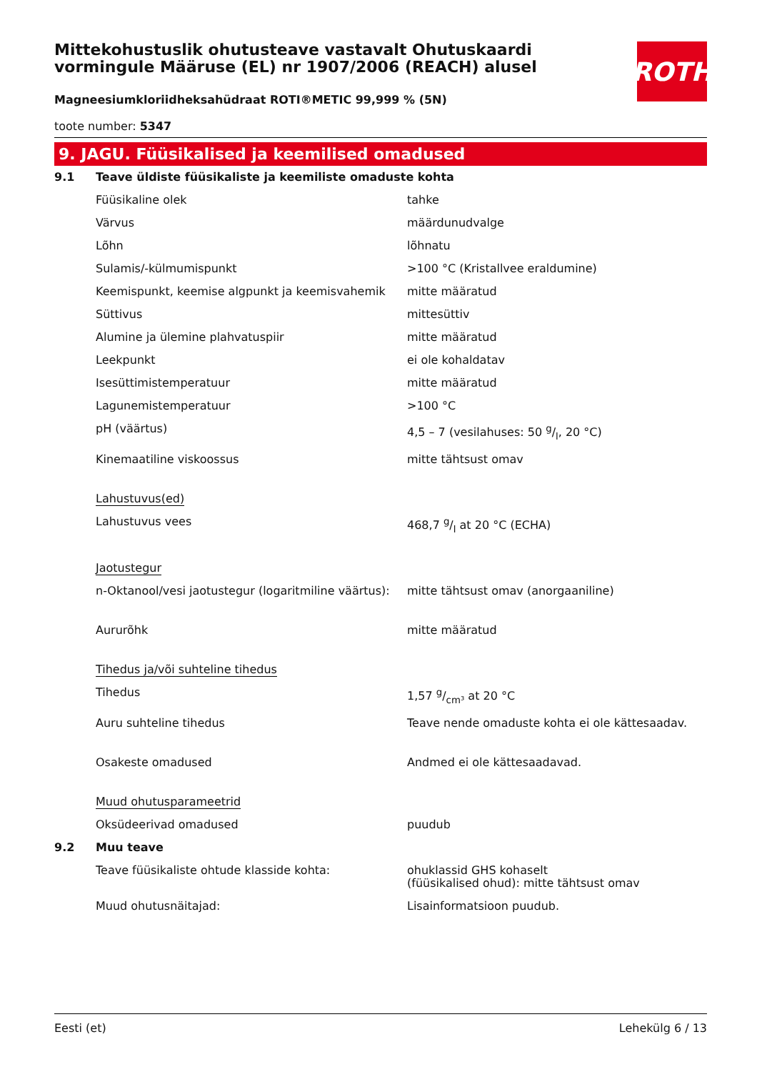ROTH
Mittekohustuslik ohutusteave vastavalt Ohutuskaardi vormingule Määruse (EL) nr 1907/2006 (REACH) alusel
Magneesiumkloriidheksahüdraat ROTI®METIC 99,999 % (5N)
toote number: 5347
9. JAGU. Füüsikalised ja keemilised omadused
| 9.1 | Teave üldiste füüsikaliste ja keemiliste omaduste kohta | |
| | Füüsikaline olek | tahke |
| | Värvus | määrdunudvalge |
| | Lõhn | lõhnatu |
| | Sulamis/-külmumispunkt | >100 °C (Kristallvee eraldumine) |
| | Keemispunkt, keemise algpunkt ja keemisvahemik | mitte määratud |
| | Süttivus | mittesüttiv |
| | Alumine ja ülemine plahvatuspiir | mitte määratud |
| | Leekpunkt | ei ole kohaldatav |
| | Isesüttimistemperatuur | mitte määratud |
| | Lagunemistemperatuur | >100 °C |
| | pH (väärtus) | 4,5 – 7 (vesilahuses: 50 g/l, 20 °C) |
| | Kinemaatiline viskoossus | mitte tähtsust omav |
| | Lahustuvus(ed) | |
| | Lahustuvus vees | 468,7 g/l at 20 °C (ECHA) |
| | Jaotustegur | |
| | n-Oktanool/vesi jaotustegur (logaritmiline väärtus): | mitte tähtsust omav (anorgaaniline) |
| | Aururõhk | mitte määratud |
| | Tihedus ja/või suhteline tihedus | |
| | Tihedus | 1,57 g/cm³ at 20 °C |
| | Auru suhteline tihedus | Teave nende omaduste kohta ei ole kättesaadav. |
| | Osakeste omadused | Andmed ei ole kättesaadavad. |
| | Muud ohutusparameetrid | |
| | Oksüdeerivad omadused | puudub |
| 9.2 | Muu teave | |
| | Teave füüsikaliste ohtude klasside kohta: | ohuklassid GHS kohaselt (füüsikalised ohud): mitte tähtsust omav |
| | Muud ohutusnäitajad: | Lisainformatsioon puudub. |
Eesti (et) Lehekülg 6 / 13